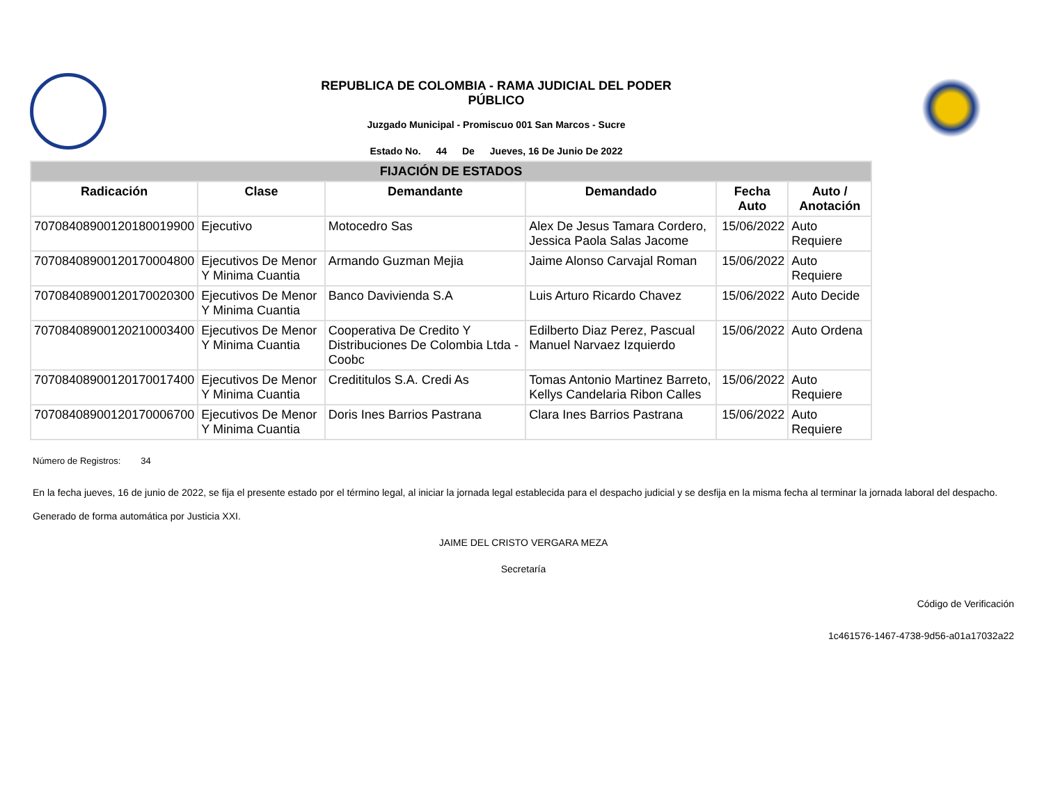REPUBLICA DE COLOMBIA - RAMA JUDICIAL DEL PODER
PÚBLICO
Juzgado Municipal - Promiscuo 001 San Marcos - Sucre
Estado No. 44 De Jueves, 16 De Junio De 2022
| FIJACIÓN DE ESTADOS | | | | | |
| --- | --- | --- | --- | --- | --- |
| Radicación | Clase | Demandante | Demandado | Fecha Auto | Auto / Anotación |
| 70708408900120180019900 | Ejecutivo | Motocedro Sas | Alex De Jesus Tamara Cordero, Jessica Paola Salas Jacome | 15/06/2022 | Auto Requiere |
| 70708408900120170004800 | Ejecutivos De Menor Y Minima Cuantia | Armando Guzman Mejia | Jaime Alonso Carvajal Roman | 15/06/2022 | Auto Requiere |
| 70708408900120170020300 | Ejecutivos De Menor Y Minima Cuantia | Banco Davivienda S.A | Luis Arturo Ricardo Chavez | 15/06/2022 | Auto Decide |
| 70708408900120210003400 | Ejecutivos De Menor Y Minima Cuantia | Cooperativa De Credito Y Distribuciones De Colombia Ltda -Coobc | Edilberto Diaz Perez, Pascual Manuel Narvaez Izquierdo | 15/06/2022 | Auto Ordena |
| 70708408900120170017400 | Ejecutivos De Menor Y Minima Cuantia | Credititulos S.A. Credi As | Tomas Antonio Martinez Barreto, Kellys Candelaria Ribon Calles | 15/06/2022 | Auto Requiere |
| 70708408900120170006700 | Ejecutivos De Menor Y Minima Cuantia | Doris Ines Barrios Pastrana | Clara Ines Barrios Pastrana | 15/06/2022 | Auto Requiere |
Número de Registros: 34
En la fecha jueves, 16 de junio de 2022, se fija el presente estado por el término legal, al iniciar la jornada legal establecida para el despacho judicial y se desfija en la misma fecha al terminar la jornada laboral del despacho.
Generado de forma automática por Justicia XXI.
JAIME DEL CRISTO VERGARA MEZA
Secretaría
Código de Verificación
1c461576-1467-4738-9d56-a01a17032a22